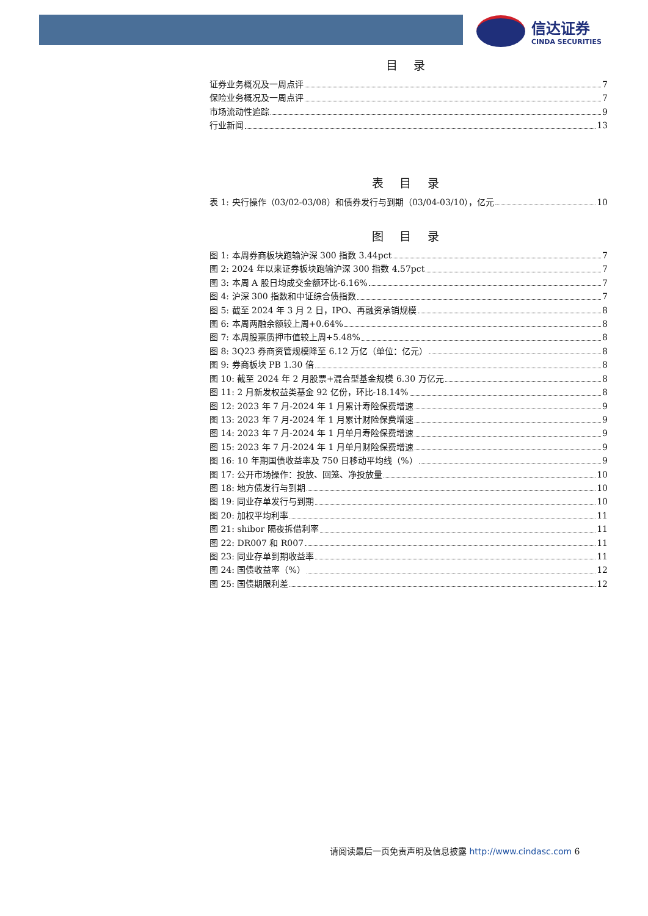信达证券
CINDA SECURITIES
目 录
证券业务概况及一周点评 7
保险业务概况及一周点评 7
市场流动性追踪 9
行业新闻 13
表 目 录
表 1: 央行操作（03/02-03/08）和债券发行与到期（03/04-03/10），亿元 10
图 目 录
图 1: 本周券商板块跑输沪深 300 指数 3.44pct 7
图 2: 2024 年以来证券板块跑输沪深 300 指数 4.57pct 7
图 3: 本周 A 股日均成交金额环比-6.16% 7
图 4: 沪深 300 指数和中证综合债指数 7
图 5: 截至 2024 年 3 月 2 日，IPO、再融资承销规模 8
图 6: 本周两融余额较上周+0.64% 8
图 7: 本周股票质押市值较上周+5.48% 8
图 8: 3Q23 券商资管规模降至 6.12 万亿（单位：亿元） 8
图 9: 券商板块 PB 1.30 倍 8
图 10: 截至 2024 年 2 月股票+混合型基金规模 6.30 万亿元 8
图 11: 2 月新发权益类基金 92 亿份，环比-18.14% 8
图 12: 2023 年 7 月-2024 年 1 月累计寿险保费增速 9
图 13: 2023 年 7 月-2024 年 1 月累计财险保费增速 9
图 14: 2023 年 7 月-2024 年 1 月单月寿险保费增速 9
图 15: 2023 年 7 月-2024 年 1 月单月财险保费增速 9
图 16: 10 年期国债收益率及 750 日移动平均线（%） 9
图 17: 公开市场操作：投放、回笼、净投放量 10
图 18: 地方债发行与到期 10
图 19: 同业存单发行与到期 10
图 20: 加权平均利率 11
图 21: shibor 隔夜拆借利率 11
图 22: DR007 和 R007 11
图 23: 同业存单到期收益率 11
图 24: 国债收益率（%） 12
图 25: 国债期限利差 12
请阅读最后一页免责声明及信息披露 http://www.cindasc.com 6